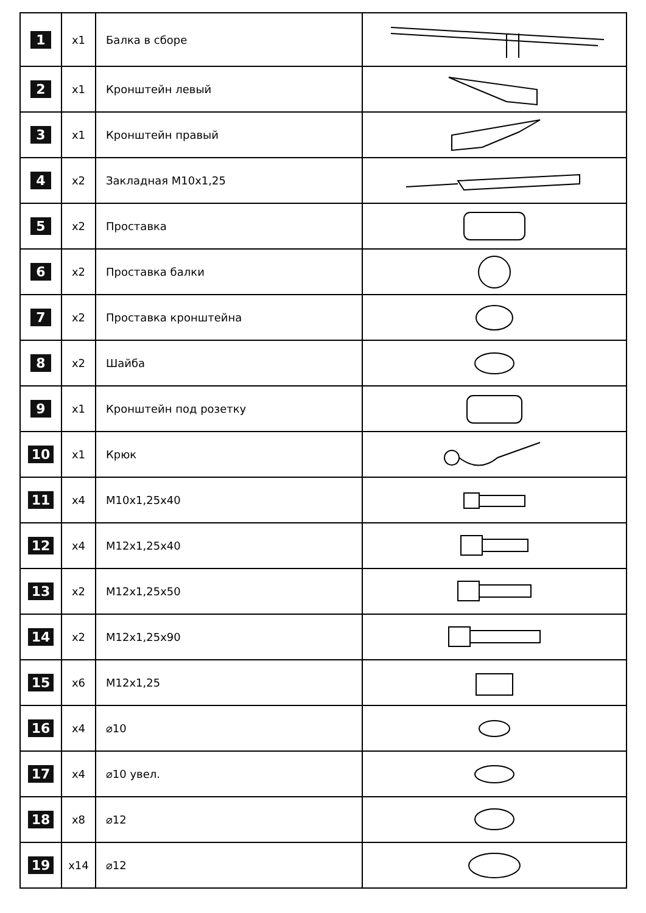| 1 | x1 | Балка в сборе | |
| 2 | x1 | Кронштейн левый | |
| 3 | x1 | Кронштейн правый | |
| 4 | x2 | Закладная М10х1,25 | |
| 5 | x2 | Проставка | |
| 6 | x2 | Проставка балки | |
| 7 | x2 | Проставка кронштейна | |
| 8 | x2 | Шайба | |
| 9 | x1 | Кронштейн под розетку | |
| 10 | x1 | Крюк | |
| 11 | x4 | М10х1,25х40 | |
| 12 | x4 | М12х1,25х40 | |
| 13 | x2 | М12х1,25х50 | |
| 14 | x2 | М12х1,25х90 | |
| 15 | x6 | М12х1,25 | |
| 16 | x4 | ⌀10 | |
| 17 | x4 | ⌀10 увел. | |
| 18 | x8 | ⌀12 | |
| 19 | x14 | ⌀12 | |